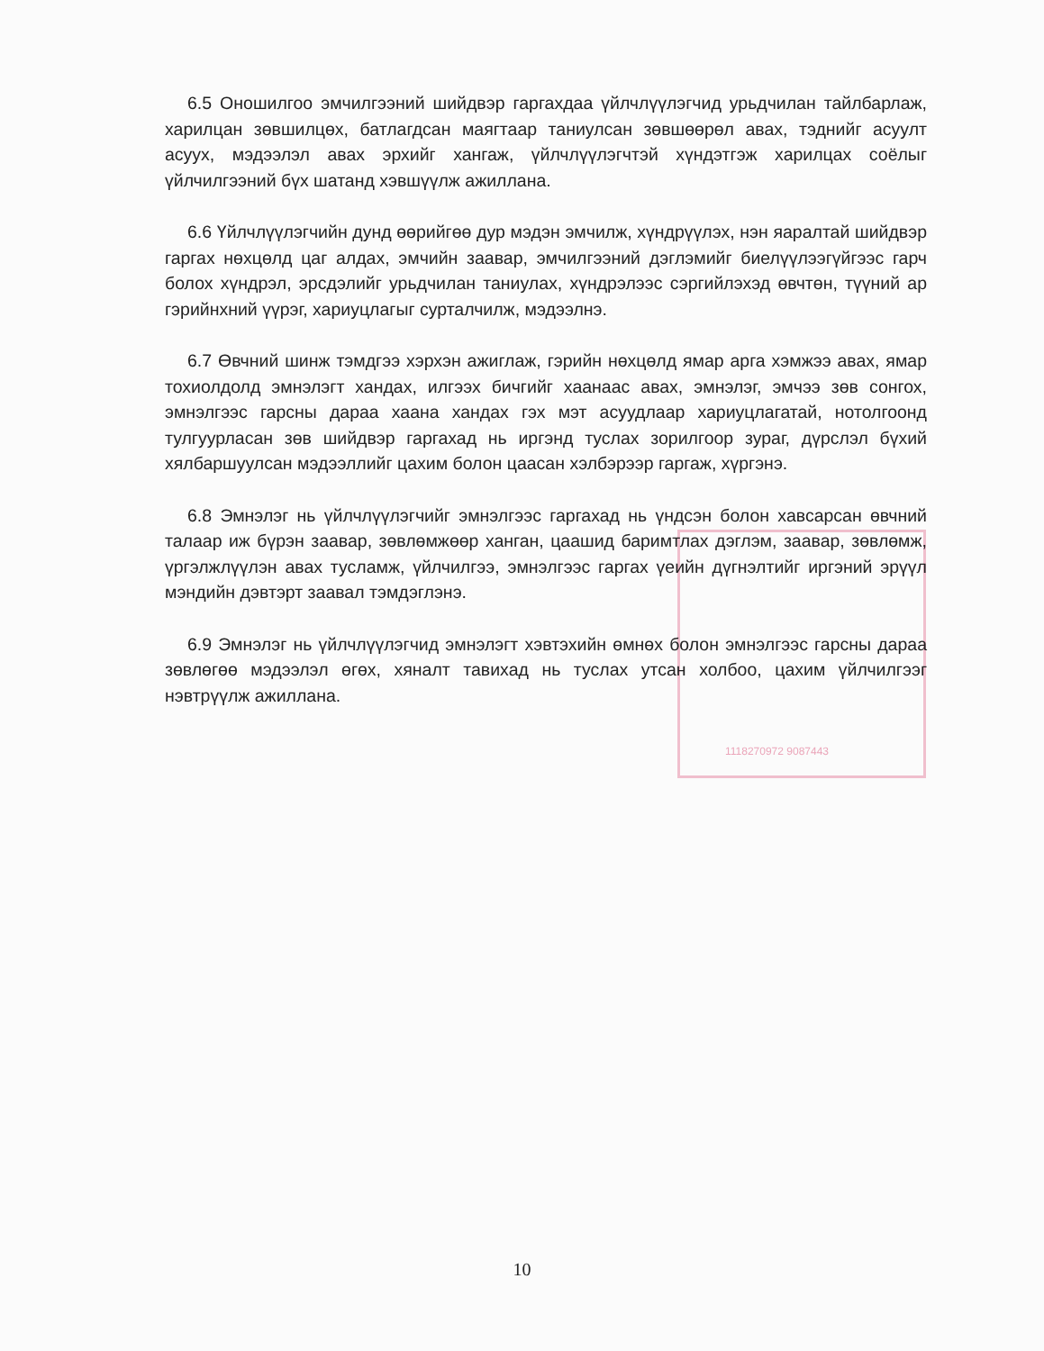1118270972 9087443
6.5 Оношилгоо эмчилгээний шийдвэр гаргахдаа үйлчлүүлэгчид урьдчилан тайлбарлаж, харилцан зөвшилцөх, батлагдсан маягтаар таниулсан зөвшөөрөл авах, тэднийг асуулт асуух, мэдээлэл авах эрхийг хангаж, үйлчлүүлэгчтэй хүндэтгэж харилцах соёлыг үйлчилгээний бүх шатанд хэвшүүлж ажиллана.
6.6 Үйлчлүүлэгчийн дунд өөрийгөө дур мэдэн эмчилж, хүндрүүлэх, нэн яаралтай шийдвэр гаргах нөхцөлд цаг алдах, эмчийн заавар, эмчилгээний дэглэмийг биелүүлээгүйгээс гарч болох хүндрэл, эрсдэлийг урьдчилан таниулах, хүндрэлээс сэргийлэхэд өвчтөн, түүний ар гэрийнхний үүрэг, хариуцлагыг сурталчилж, мэдээлнэ.
6.7 Өвчний шинж тэмдгээ хэрхэн ажиглаж, гэрийн нөхцөлд ямар арга хэмжээ авах, ямар тохиолдолд эмнэлэгт хандах, илгээх бичгийг хаанаас авах, эмнэлэг, эмчээ зөв сонгох, эмнэлгээс гарсны дараа хаана хандах гэх мэт асуудлаар хариуцлагатай, нотолгоонд тулгуурласан зөв шийдвэр гаргахад нь иргэнд туслах зорилгоор зураг, дүрслэл бүхий хялбаршуулсан мэдээллийг цахим болон цаасан хэлбэрээр гаргаж, хүргэнэ.
6.8 Эмнэлэг нь үйлчлүүлэгчийг эмнэлгээс гаргахад нь үндсэн болон хавсарсан өвчний талаар иж бүрэн заавар, зөвлөмжөөр ханган, цаашид баримтлах дэглэм, заавар, зөвлөмж, үргэлжлүүлэн авах тусламж, үйлчилгээ, эмнэлгээс гаргах үеийн дүгнэлтийг иргэний эрүүл мэндийн дэвтэрт заавал тэмдэглэнэ.
6.9 Эмнэлэг нь үйлчлүүлэгчид эмнэлэгт хэвтэхийн өмнөх болон эмнэлгээс гарсны дараа зөвлөгөө мэдээлэл өгөх, хяналт тавихад нь туслах утсан холбоо, цахим үйлчилгээг нэвтрүүлж ажиллана.
10